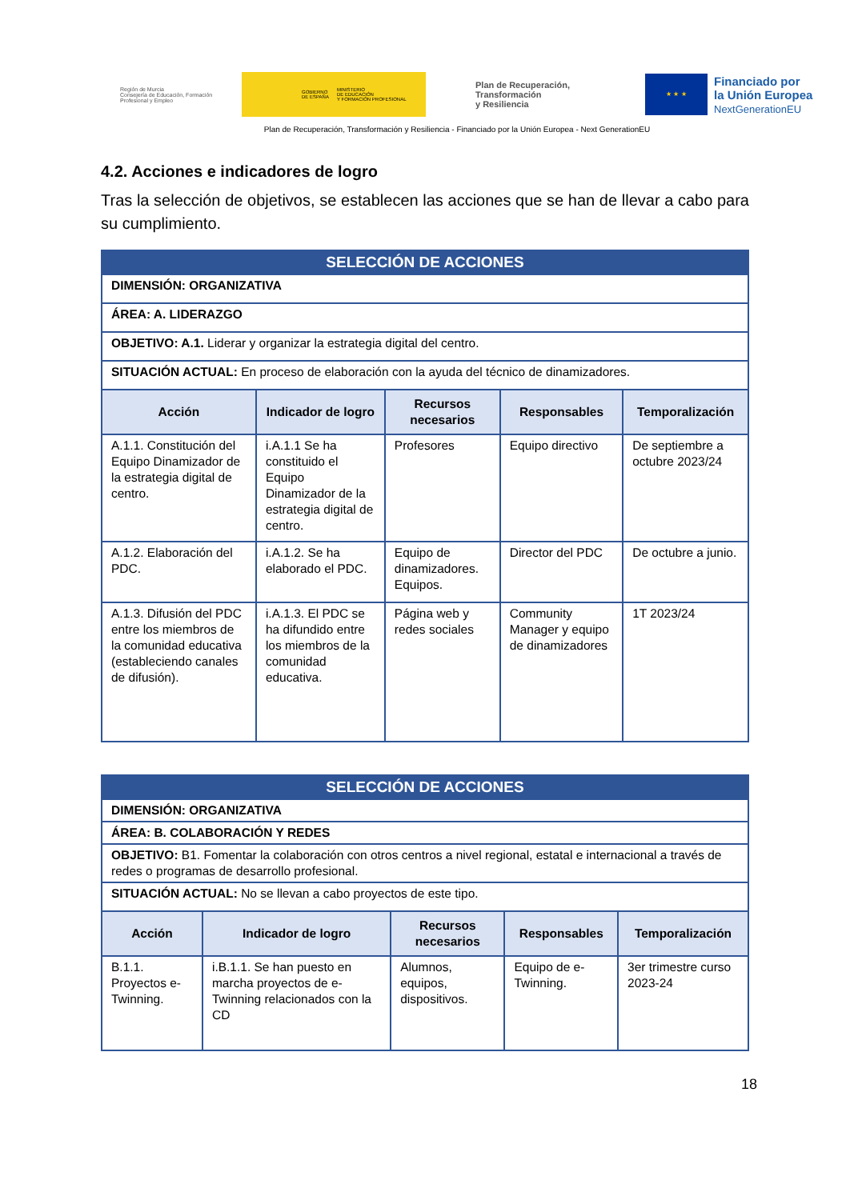Región de Murcia
Consejería de Educación, Formación Profesional y Empleo
GOBIERNO
DE ESPAÑA MINISTERIO
DE EDUCACIÓN
Y FORMACIÓN PROFESIONAL
Plan de Recuperación,
Transformación
y Resiliencia
★ ★ ★
Financiado por
la Unión Europea
NextGenerationEU
Plan de Recuperación, Transformación y Resiliencia - Financiado por la Unión Europea - Next GenerationEU
4.2. Acciones e indicadores de logro
Tras la selección de objetivos, se establecen las acciones que se han de llevar a cabo para su cumplimiento.
| SELECCIÓN DE ACCIONES | | | | |
| --- | --- | --- | --- | --- |
| DIMENSIÓN: ORGANIZATIVA | | | | |
| ÁREA: A. LIDERAZGO | | | | |
| OBJETIVO: A.1. Liderar y organizar la estrategia digital del centro. | | | | |
| SITUACIÓN ACTUAL: En proceso de elaboración con la ayuda del técnico de dinamizadores. | | | | |
| Acción | Indicador de logro | Recursos necesarios | Responsables | Temporalización |
| A.1.1. Constitución del Equipo Dinamizador de la estrategia digital de centro. | i.A.1.1 Se ha constituido el Equipo Dinamizador de la estrategia digital de centro. | Profesores | Equipo directivo | De septiembre a octubre 2023/24 |
| A.1.2. Elaboración del PDC. | i.A.1.2. Se ha elaborado el PDC. | Equipo de dinamizadores. Equipos. | Director del PDC | De octubre a junio. |
| A.1.3. Difusión del PDC entre los miembros de la comunidad educativa (estableciendo canales de difusión). | i.A.1.3. El PDC se ha difundido entre los miembros de la comunidad educativa. | Página web y redes sociales | Community Manager y equipo de dinamizadores | 1T 2023/24 |
| SELECCIÓN DE ACCIONES | | | | |
| --- | --- | --- | --- | --- |
| DIMENSIÓN: ORGANIZATIVA | | | | |
| ÁREA: B. COLABORACIÓN Y REDES | | | | |
| OBJETIVO: B1. Fomentar la colaboración con otros centros a nivel regional, estatal e internacional a través de redes o programas de desarrollo profesional. | | | | |
| SITUACIÓN ACTUAL: No se llevan a cabo proyectos de este tipo. | | | | |
| Acción | Indicador de logro | Recursos necesarios | Responsables | Temporalización |
| B.1.1. Proyectos e-Twinning. | i.B.1.1. Se han puesto en marcha proyectos de e-Twinning relacionados con la CD | Alumnos, equipos, dispositivos. | Equipo de e-Twinning. | 3er trimestre curso 2023-24 |
18